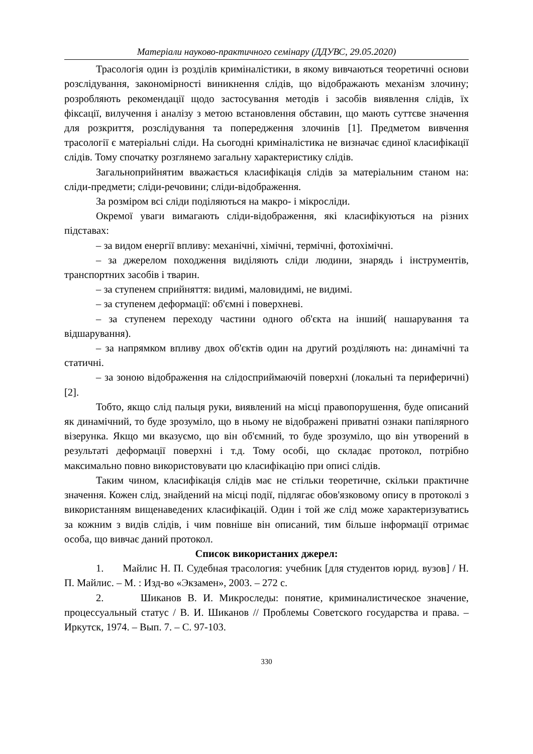Матеріали науково-практичного семінару (ДДУВС, 29.05.2020)
Трасологія один із розділів криміналістики, в якому вивчаються теоретичні основи розслідування, закономірності виникнення слідів, що відображають механізм злочину; розробляють рекомендації щодо застосування методів і засобів виявлення слідів, їх фіксації, вилучення і аналізу з метою встановлення обставин, що мають суттєве значення для розкриття, розслідування та попередження злочинів [1]. Предметом вивчення трасології є матеріальні сліди. На сьогодні криміналістика не визначає єдиної класифікації слідів. Тому спочатку розглянемо загальну характеристику слідів.
Загальноприйнятим вважається класифікація слідів за матеріальним станом на: сліди-предмети; сліди-речовини; сліди-відображення.
За розміром всі сліди поділяються на макро- і мікросліди.
Окремої уваги вимагають сліди-відображення, які класифікуються на різних підставах:
– за видом енергії впливу: механічні, хімічні, термічні, фотохімічні.
– за джерелом походження виділяють сліди людини, знарядь і інструментів, транспортних засобів і тварин.
– за ступенем сприйняття: видимі, маловидимі, не видимі.
– за ступенем деформації: об'ємні і поверхневі.
– за ступенем переходу частини одного об'єкта на інший( нашарування та відшарування).
– за напрямком впливу двох об'єктів один на другий розділяють на: динамічні та статичні.
– за зоною відображення на слідосприймаючій поверхні (локальні та периферичні) [2].
Тобто, якщо слід пальця руки, виявлений на місці правопорушення, буде описаний як динамічний, то буде зрозуміло, що в ньому не відображені приватні ознаки папілярного візерунка. Якщо ми вказуємо, що він об'ємний, то буде зрозуміло, що він утворений в результаті деформації поверхні і т.д. Тому особі, що складає протокол, потрібно максимально повно використовувати цю класифікацію при описі слідів.
Таким чином, класифікація слідів має не стільки теоретичне, скільки практичне значення. Кожен слід, знайдений на місці події, підлягає обов'язковому опису в протоколі з використанням вищенаведених класифікацій. Один і той же слід може характеризуватись за кожним з видів слідів, і чим повніше він описаний, тим більше інформації отримає особа, що вивчає даний протокол.
Список використаних джерел:
1. Майлис Н. П. Судебная трасология: учебник [для студентов юрид. вузов] / Н. П. Майлис. – М. : Изд-во «Экзамен», 2003. – 272 с.
2. Шиканов В. И. Микроследы: понятие, криминалистическое значение, процессуальный статус / В. И. Шиканов // Проблемы Советского государства и права. – Иркутск, 1974. – Вып. 7. – С. 97-103.
330